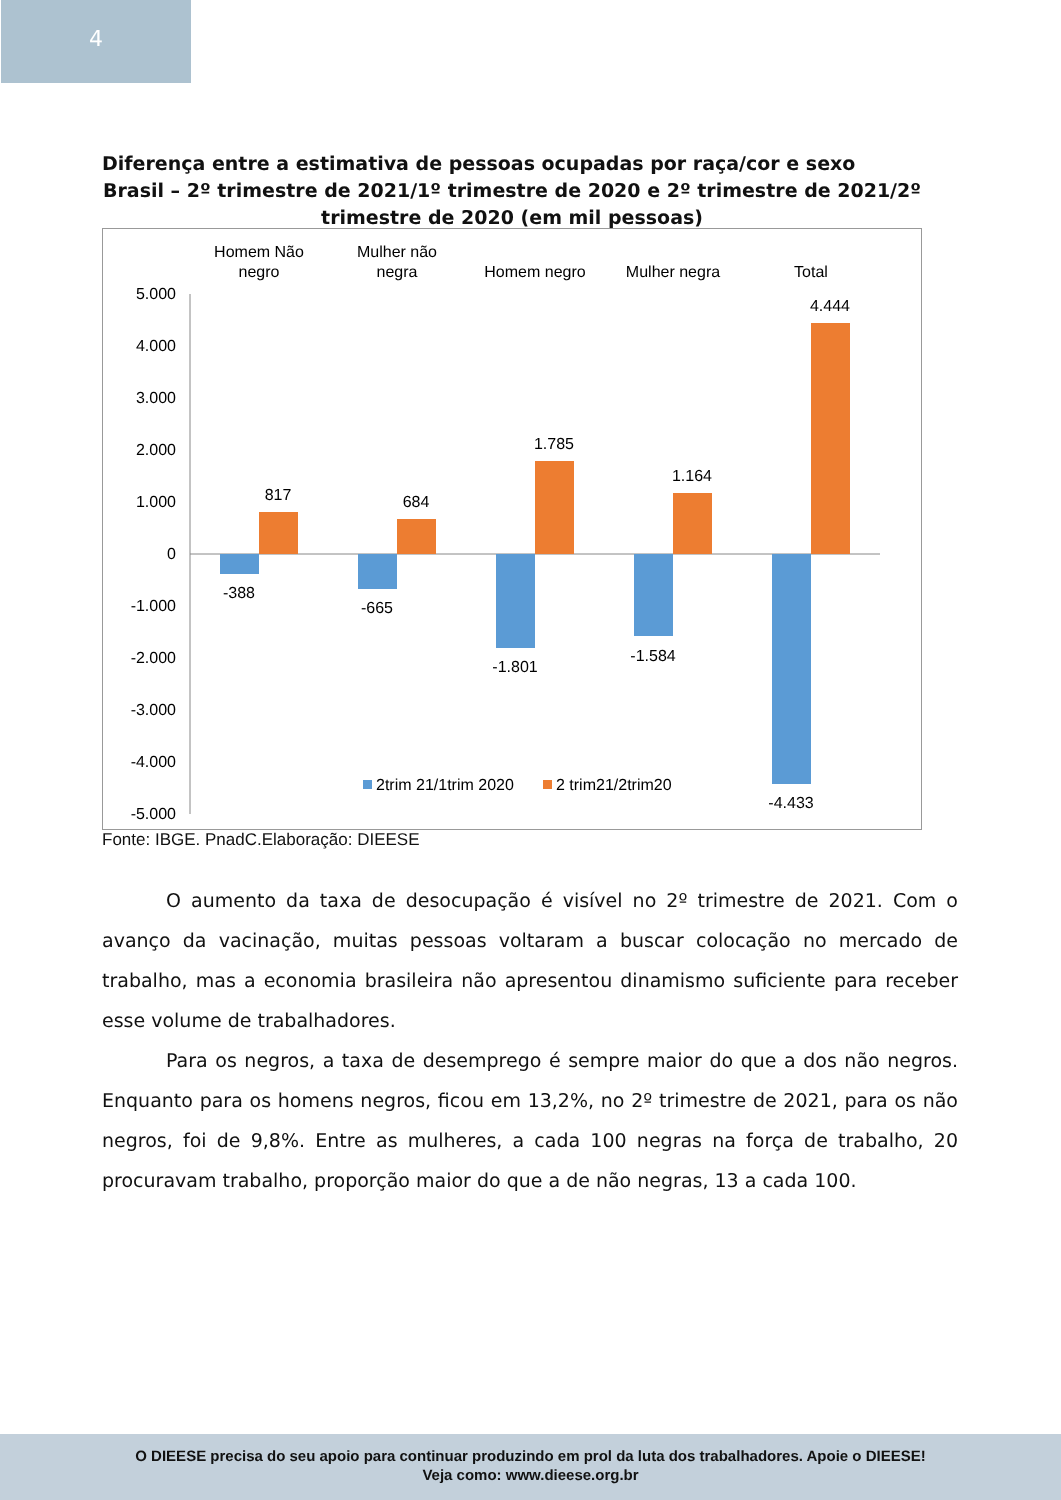4
Diferença entre a estimativa de pessoas ocupadas por raça/cor e sexo
Brasil – 2º trimestre de 2021/1º trimestre de 2020 e 2º trimestre de 2021/2º trimestre de 2020 (em mil pessoas)
Homem Não
negro
Mulher não
negra
Homem negro
Mulher negra
Total
5.000
4.000
3.000
2.000
1.000
0
-1.000
-2.000
-3.000
-4.000
-5.000
817
684
1.785
1.164
4.444
-388
-665
-1.801
-1.584
-4.433
2trim 21/1trim 2020
2 trim21/2trim20
Fonte: IBGE. PnadC.Elaboração: DIEESE
O aumento da taxa de desocupação é visível no 2º trimestre de 2021. Com o avanço da vacinação, muitas pessoas voltaram a buscar colocação no mercado de trabalho, mas a economia brasileira não apresentou dinamismo suficiente para receber esse volume de trabalhadores.
Para os negros, a taxa de desemprego é sempre maior do que a dos não negros. Enquanto para os homens negros, ficou em 13,2%, no 2º trimestre de 2021, para os não negros, foi de 9,8%. Entre as mulheres, a cada 100 negras na força de trabalho, 20 procuravam trabalho, proporção maior do que a de não negras, 13 a cada 100.
O DIEESE precisa do seu apoio para continuar produzindo em prol da luta dos trabalhadores. Apoie o DIEESE!
Veja como: www.dieese.org.br